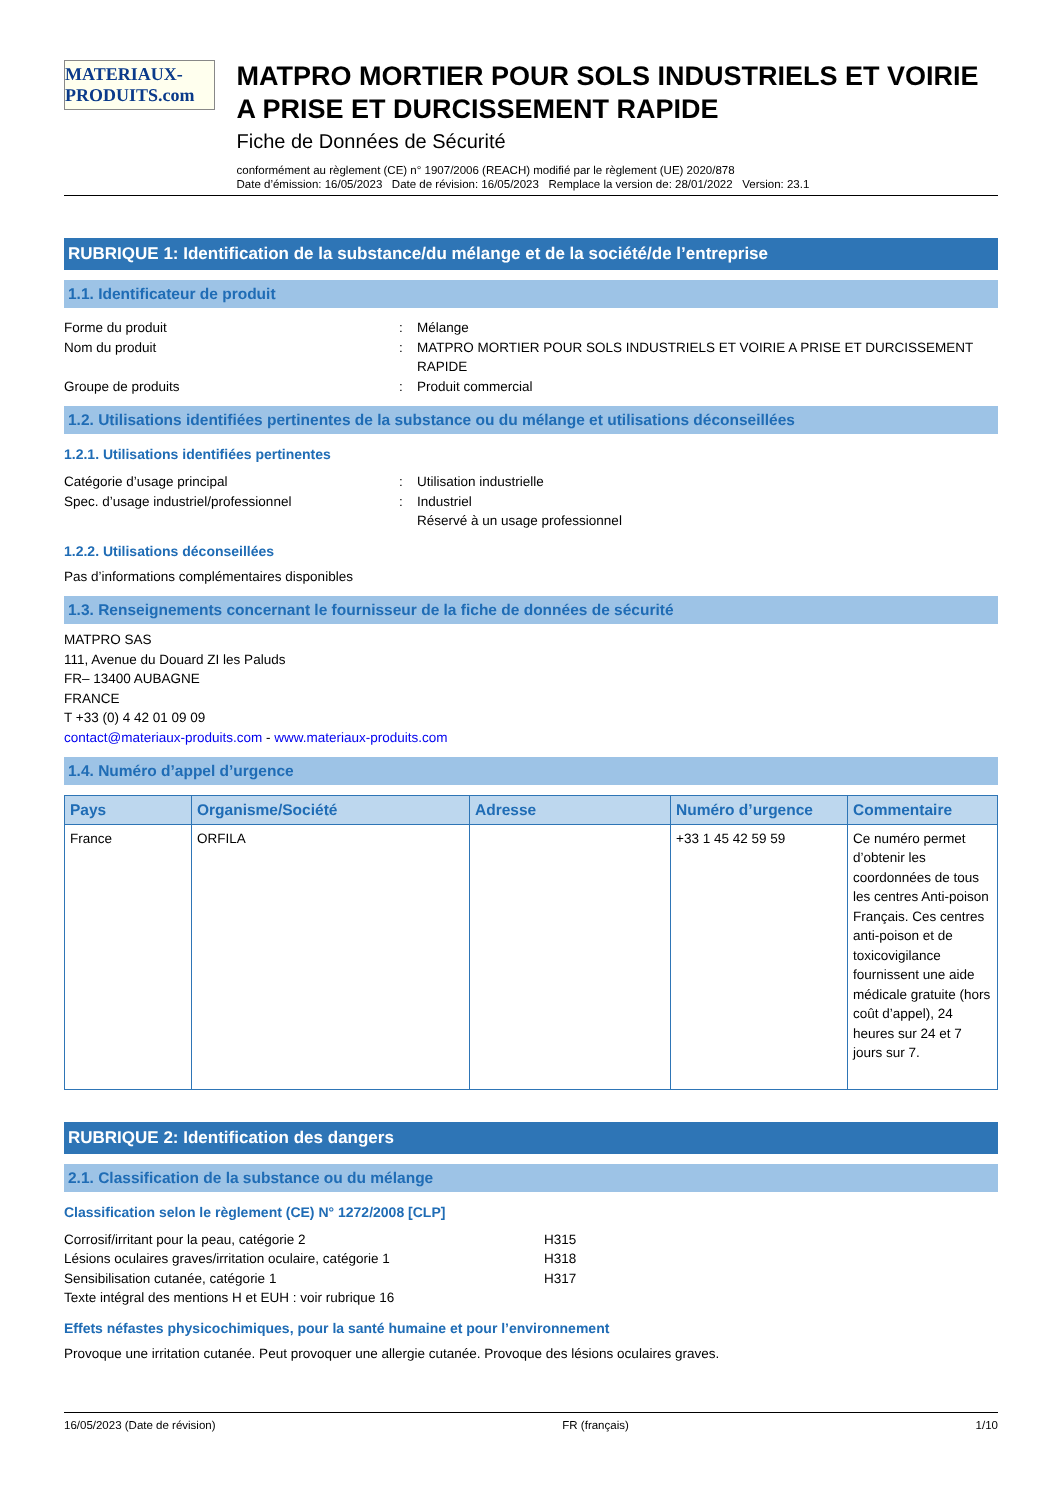MATERIAUX-PRODUITS.com
MATPRO MORTIER POUR SOLS INDUSTRIELS ET VOIRIE A PRISE ET DURCISSEMENT RAPIDE
Fiche de Données de Sécurité
conformément au règlement (CE) n° 1907/2006 (REACH) modifié par le règlement (UE) 2020/878
Date d’émission: 16/05/2023 Date de révision: 16/05/2023 Remplace la version de: 28/01/2022 Version: 23.1
RUBRIQUE 1: Identification de la substance/du mélange et de la société/de l’entreprise
1.1. Identificateur de produit
Forme du produit
:
Mélange
Nom du produit
:
MATPRO MORTIER POUR SOLS INDUSTRIELS ET VOIRIE A PRISE ET DURCISSEMENT RAPIDE
Groupe de produits
:
Produit commercial
1.2. Utilisations identifiées pertinentes de la substance ou du mélange et utilisations déconseillées
1.2.1. Utilisations identifiées pertinentes
Catégorie d’usage principal
:
Utilisation industrielle
Spec. d’usage industriel/professionnel
:
Industriel
Réservé à un usage professionnel
1.2.2. Utilisations déconseillées
Pas d’informations complémentaires disponibles
1.3. Renseignements concernant le fournisseur de la fiche de données de sécurité
MATPRO SAS
111, Avenue du Douard ZI les Paluds
FR– 13400 AUBAGNE
FRANCE
T +33 (0) 4 42 01 09 09
contact@materiaux-produits.com - www.materiaux-produits.com
1.4. Numéro d’appel d’urgence
| Pays | Organisme/Société | Adresse | Numéro d’urgence | Commentaire |
| --- | --- | --- | --- | --- |
| France | ORFILA | | +33 1 45 42 59 59 | Ce numéro permet d’obtenir les coordonnées de tous les centres Anti-poison Français. Ces centres anti-poison et de toxicovigilance fournissent une aide médicale gratuite (hors coût d’appel), 24 heures sur 24 et 7 jours sur 7. |
RUBRIQUE 2: Identification des dangers
2.1. Classification de la substance ou du mélange
Classification selon le règlement (CE) N° 1272/2008 [CLP]
Corrosif/irritant pour la peau, catégorie 2
H315
Lésions oculaires graves/irritation oculaire, catégorie 1
H318
Sensibilisation cutanée, catégorie 1
H317
Texte intégral des mentions H et EUH : voir rubrique 16
Effets néfastes physicochimiques, pour la santé humaine et pour l’environnement
Provoque une irritation cutanée. Peut provoquer une allergie cutanée. Provoque des lésions oculaires graves.
16/05/2023 (Date de révision) FR (français) 1/10